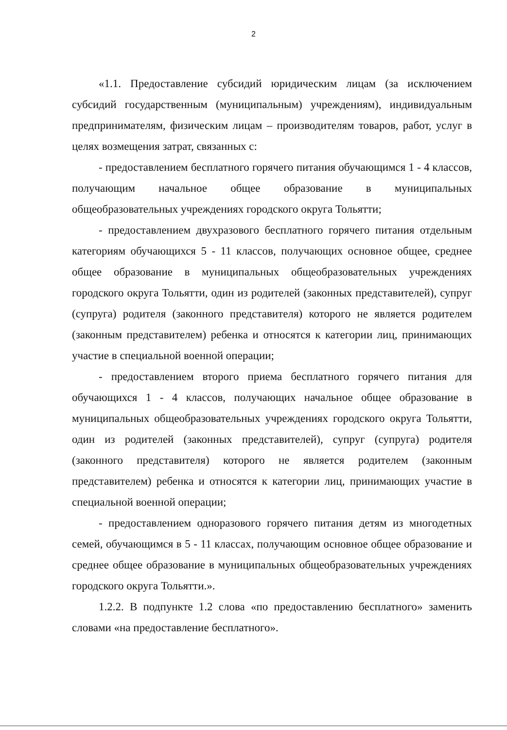2
«1.1. Предоставление субсидий юридическим лицам (за исключением субсидий государственным (муниципальным) учреждениям), индивидуальным предпринимателям, физическим лицам – производителям товаров, работ, услуг в целях возмещения затрат, связанных с:
- предоставлением бесплатного горячего питания обучающимся 1 - 4 классов, получающим начальное общее образование в муниципальных общеобразовательных учреждениях городского округа Тольятти;
- предоставлением двухразового бесплатного горячего питания отдельным категориям обучающихся 5 - 11 классов, получающих основное общее, среднее общее образование в муниципальных общеобразовательных учреждениях городского округа Тольятти, один из родителей (законных представителей), супруг (супруга) родителя (законного представителя) которого не является родителем (законным представителем) ребенка и относятся к категории лиц, принимающих участие в специальной военной операции;
- предоставлением второго приема бесплатного горячего питания для обучающихся 1 - 4 классов, получающих начальное общее образование в муниципальных общеобразовательных учреждениях городского округа Тольятти, один из родителей (законных представителей), супруг (супруга) родителя (законного представителя) которого не является родителем (законным представителем) ребенка и относятся к категории лиц, принимающих участие в специальной военной операции;
- предоставлением одноразового горячего питания детям из многодетных семей, обучающимся в 5 - 11 классах, получающим основное общее образование и среднее общее образование в муниципальных общеобразовательных учреждениях городского округа Тольятти.».
1.2.2. В подпункте 1.2 слова «по предоставлению бесплатного» заменить словами «на предоставление бесплатного».